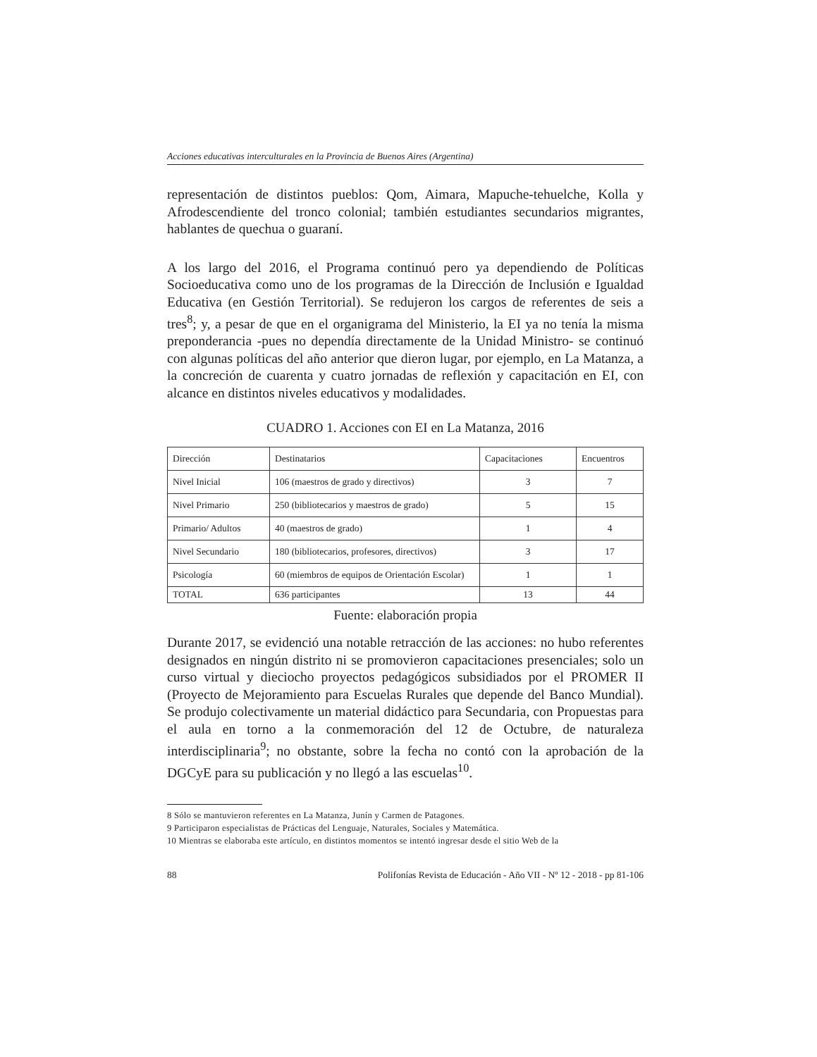Acciones educativas interculturales en la Provincia de Buenos Aires (Argentina)
representación de distintos pueblos: Qom, Aimara, Mapuche-tehuelche, Kolla y Afrodescendiente del tronco colonial; también estudiantes secundarios migrantes, hablantes de quechua o guaraní.
A los largo del 2016, el Programa continuó pero ya dependiendo de Políticas Socioeducativa como uno de los programas de la Dirección de Inclusión e Igualdad Educativa (en Gestión Territorial). Se redujeron los cargos de referentes de seis a tres<sup>8</sup>; y, a pesar de que en el organigrama del Ministerio, la EI ya no tenía la misma preponderancia -pues no dependía directamente de la Unidad Ministro- se continuó con algunas políticas del año anterior que dieron lugar, por ejemplo, en La Matanza, a la concreción de cuarenta y cuatro jornadas de reflexión y capacitación en EI, con alcance en distintos niveles educativos y modalidades.
CUADRO 1. Acciones con EI en La Matanza, 2016
| Dirección | Destinatarios | Capacitaciones | Encuentros |
| Nivel Inicial | 106 (maestros de grado y directivos) | 3 | 7 |
| Nivel Primario | 250 (bibliotecarios y maestros de grado) | 5 | 15 |
| Primario/ Adultos | 40 (maestros de grado) | 1 | 4 |
| Nivel Secundario | 180 (bibliotecarios, profesores, directivos) | 3 | 17 |
| Psicología | 60 (miembros de equipos de Orientación Escolar) | 1 | 1 |
| TOTAL | 636 participantes | 13 | 44 |
Fuente: elaboración propia
Durante 2017, se evidenció una notable retracción de las acciones: no hubo referentes designados en ningún distrito ni se promovieron capacitaciones presenciales; solo un curso virtual y dieciocho proyectos pedagógicos subsidiados por el PROMER II (Proyecto de Mejoramiento para Escuelas Rurales que depende del Banco Mundial). Se produjo colectivamente un material didáctico para Secundaria, con Propuestas para el aula en torno a la conmemoración del 12 de Octubre, de naturaleza interdisciplinaria<sup>9</sup>; no obstante, sobre la fecha no contó con la aprobación de la DGCyE para su publicación y no llegó a las escuelas<sup>10</sup>.
8 Sólo se mantuvieron referentes en La Matanza, Junín y Carmen de Patagones.
9 Participaron especialistas de Prácticas del Lenguaje, Naturales, Sociales y Matemática.
10 Mientras se elaboraba este artículo, en distintos momentos se intentó ingresar desde el sitio Web de la
88 Polifonías Revista de Educación - Año VII - Nº 12 - 2018 - pp 81-106